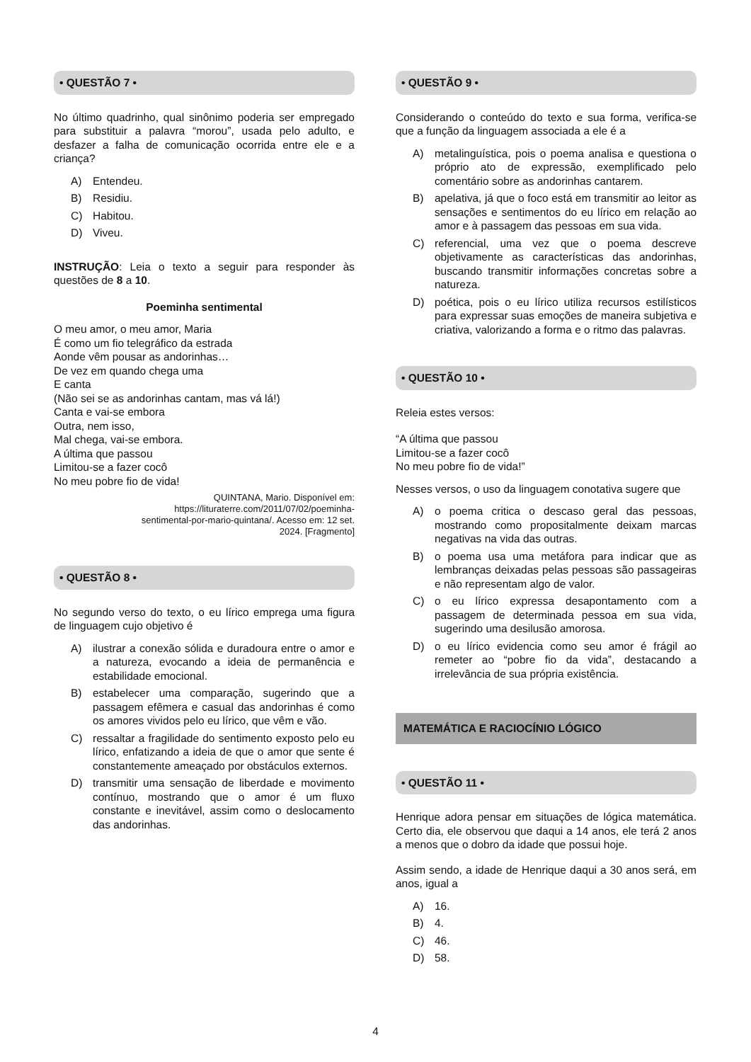• QUESTÃO 7 •
No último quadrinho, qual sinônimo poderia ser empregado para substituir a palavra “morou”, usada pelo adulto, e desfazer a falha de comunicação ocorrida entre ele e a criança?
A) Entendeu.
B) Residiu.
C) Habitou.
D) Viveu.
INSTRUÇÃO: Leia o texto a seguir para responder às questões de 8 a 10.
Poeminha sentimental
O meu amor, o meu amor, Maria
É como um fio telegráfico da estrada
Aonde vêm pousar as andorinhas…
De vez em quando chega uma
E canta
(Não sei se as andorinhas cantam, mas vá lá!)
Canta e vai-se embora
Outra, nem isso,
Mal chega, vai-se embora.
A última que passou
Limitou-se a fazer cocô
No meu pobre fio de vida!
QUINTANA, Mario. Disponível em: https://lituraterre.com/2011/07/02/poeminha-sentimental-por-mario-quintana/. Acesso em: 12 set. 2024. [Fragmento]
• QUESTÃO 8 •
No segundo verso do texto, o eu lírico emprega uma figura de linguagem cujo objetivo é
A) ilustrar a conexão sólida e duradoura entre o amor e a natureza, evocando a ideia de permanência e estabilidade emocional.
B) estabelecer uma comparação, sugerindo que a passagem efêmera e casual das andorinhas é como os amores vividos pelo eu lírico, que vêm e vão.
C) ressaltar a fragilidade do sentimento exposto pelo eu lírico, enfatizando a ideia de que o amor que sente é constantemente ameaçado por obstáculos externos.
D) transmitir uma sensação de liberdade e movimento contínuo, mostrando que o amor é um fluxo constante e inevitável, assim como o deslocamento das andorinhas.
• QUESTÃO 9 •
Considerando o conteúdo do texto e sua forma, verifica-se que a função da linguagem associada a ele é a
A) metalinguística, pois o poema analisa e questiona o próprio ato de expressão, exemplificado pelo comentário sobre as andorinhas cantarem.
B) apelativa, já que o foco está em transmitir ao leitor as sensações e sentimentos do eu lírico em relação ao amor e à passagem das pessoas em sua vida.
C) referencial, uma vez que o poema descreve objetivamente as características das andorinhas, buscando transmitir informações concretas sobre a natureza.
D) poética, pois o eu lírico utiliza recursos estilísticos para expressar suas emoções de maneira subjetiva e criativa, valorizando a forma e o ritmo das palavras.
• QUESTÃO 10 •
Releia estes versos:
“A última que passou
Limitou-se a fazer cocô
No meu pobre fio de vida!”
Nesses versos, o uso da linguagem conotativa sugere que
A) o poema critica o descaso geral das pessoas, mostrando como propositalmente deixam marcas negativas na vida das outras.
B) o poema usa uma metáfora para indicar que as lembranças deixadas pelas pessoas são passageiras e não representam algo de valor.
C) o eu lírico expressa desapontamento com a passagem de determinada pessoa em sua vida, sugerindo uma desilusão amorosa.
D) o eu lírico evidencia como seu amor é frágil ao remeter ao “pobre fio da vida”, destacando a irrelevância de sua própria existência.
MATEMÁTICA E RACIOCÍNIO LÓGICO
• QUESTÃO 11 •
Henrique adora pensar em situações de lógica matemática. Certo dia, ele observou que daqui a 14 anos, ele terá 2 anos a menos que o dobro da idade que possui hoje.
Assim sendo, a idade de Henrique daqui a 30 anos será, em anos, igual a
A) 16.
B) 4.
C) 46.
D) 58.
4